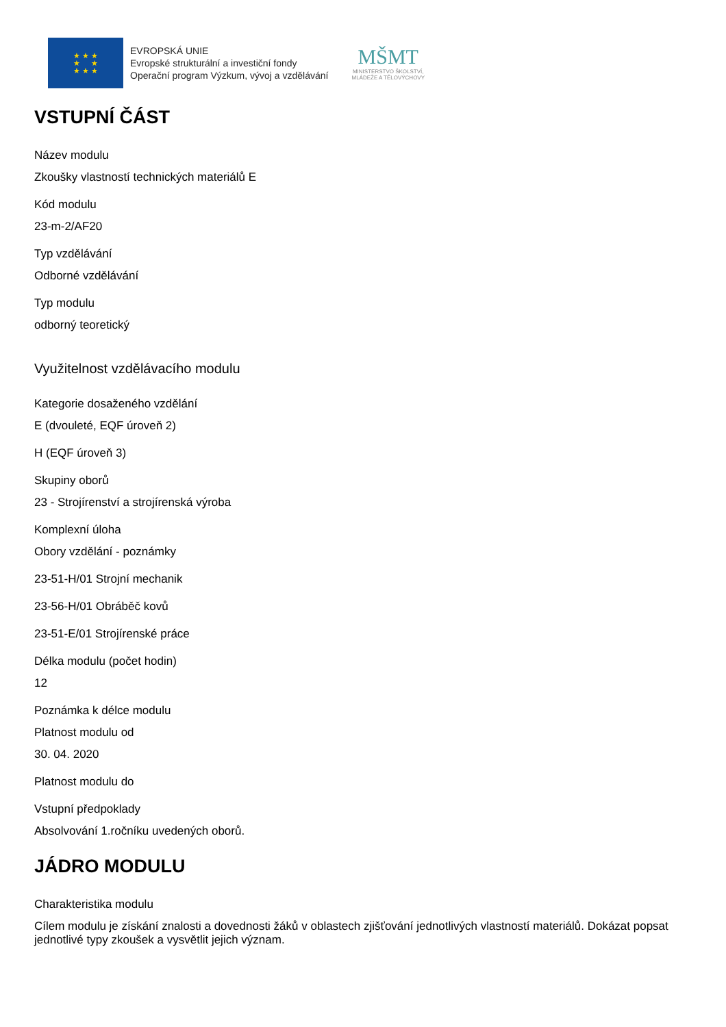★ ★ ★
★ ★
★ ★ ★
EVROPSKÁ UNIE
Evropské strukturální a investiční fondy
Operační program Výzkum, vývoj a vzdělávání
MŠMT
MINISTERSTVO ŠKOLSTVÍ,
MLÁDEŽE A TĚLOVÝCHOVY
VSTUPNÍ ČÁST
Název modulu
Zkoušky vlastností technických materiálů E
Kód modulu
23-m-2/AF20
Typ vzdělávání
Odborné vzdělávání
Typ modulu
odborný teoretický
Využitelnost vzdělávacího modulu
Kategorie dosaženého vzdělání
E (dvouleté, EQF úroveň 2)
H (EQF úroveň 3)
Skupiny oborů
23 - Strojírenství a strojírenská výroba
Komplexní úloha
Obory vzdělání - poznámky
23-51-H/01 Strojní mechanik
23-56-H/01 Obráběč kovů
23-51-E/01 Strojírenské práce
Délka modulu (počet hodin)
12
Poznámka k délce modulu
Platnost modulu od
30. 04. 2020
Platnost modulu do
Vstupní předpoklady
Absolvování 1.ročníku uvedených oborů.
JÁDRO MODULU
Charakteristika modulu
Cílem modulu je získání znalosti a dovednosti žáků v oblastech zjišťování jednotlivých vlastností materiálů. Dokázat popsat jednotlivé typy zkoušek a vysvětlit jejich význam.